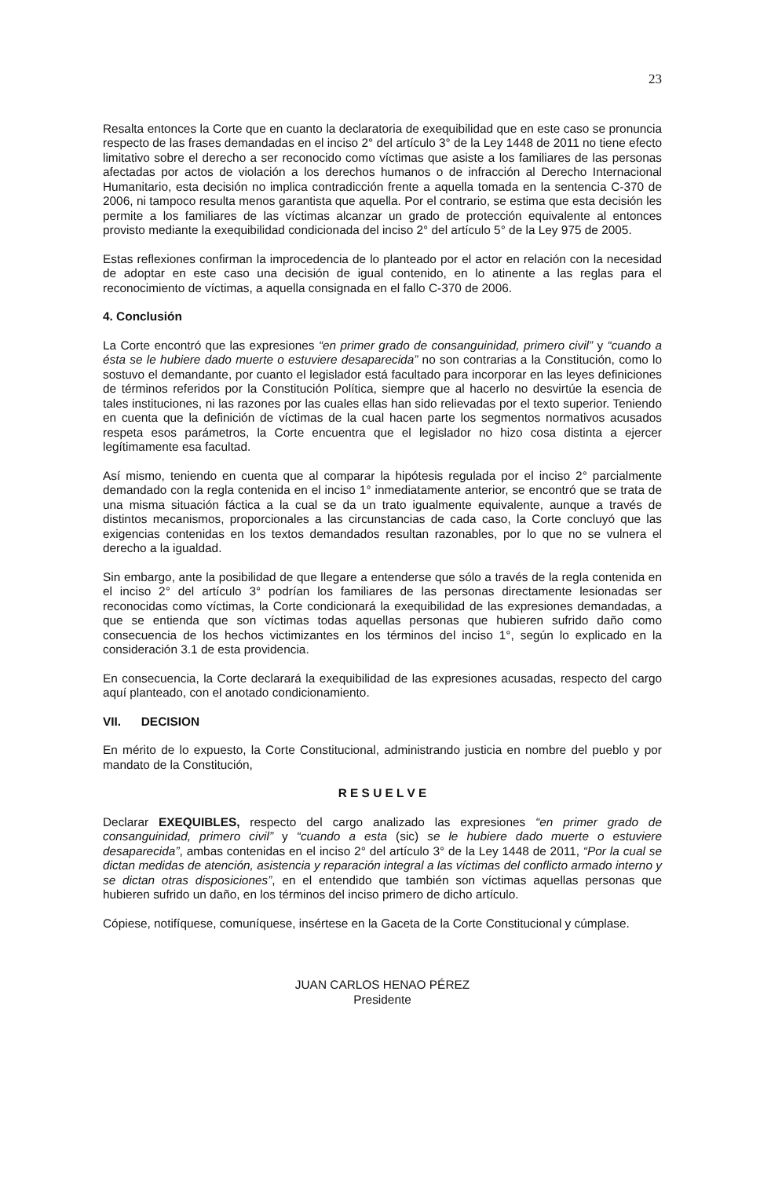23
Resalta entonces la Corte que en cuanto la declaratoria de exequibilidad que en este caso se pronuncia respecto de las frases demandadas en el inciso 2° del artículo 3° de la Ley 1448 de 2011 no tiene efecto limitativo sobre el derecho a ser reconocido como víctimas que asiste a los familiares de las personas afectadas por actos de violación a los derechos humanos o de infracción al Derecho Internacional Humanitario, esta decisión no implica contradicción frente a aquella tomada en la sentencia C-370 de 2006, ni tampoco resulta menos garantista que aquella. Por el contrario, se estima que esta decisión les permite a los familiares de las víctimas alcanzar un grado de protección equivalente al entonces provisto mediante la exequibilidad condicionada del inciso 2° del artículo 5° de la Ley 975 de 2005.
Estas reflexiones confirman la improcedencia de lo planteado por el actor en relación con la necesidad de adoptar en este caso una decisión de igual contenido, en lo atinente a las reglas para el reconocimiento de víctimas, a aquella consignada en el fallo C-370 de 2006.
4. Conclusión
La Corte encontró que las expresiones “en primer grado de consanguinidad, primero civil” y “cuando a ésta se le hubiere dado muerte o estuviere desaparecida” no son contrarias a la Constitución, como lo sostuvo el demandante, por cuanto el legislador está facultado para incorporar en las leyes definiciones de términos referidos por la Constitución Política, siempre que al hacerlo no desvirtúe la esencia de tales instituciones, ni las razones por las cuales ellas han sido relievadas por el texto superior. Teniendo en cuenta que la definición de víctimas de la cual hacen parte los segmentos normativos acusados respeta esos parámetros, la Corte encuentra que el legislador no hizo cosa distinta a ejercer legítimamente esa facultad.
Así mismo, teniendo en cuenta que al comparar la hipótesis regulada por el inciso 2° parcialmente demandado con la regla contenida en el inciso 1° inmediatamente anterior, se encontró que se trata de una misma situación fáctica a la cual se da un trato igualmente equivalente, aunque a través de distintos mecanismos, proporcionales a las circunstancias de cada caso, la Corte concluyó que las exigencias contenidas en los textos demandados resultan razonables, por lo que no se vulnera el derecho a la igualdad.
Sin embargo, ante la posibilidad de que llegare a entenderse que sólo a través de la regla contenida en el inciso 2° del artículo 3° podrían los familiares de las personas directamente lesionadas ser reconocidas como víctimas, la Corte condicionará la exequibilidad de las expresiones demandadas, a que se entienda que son víctimas todas aquellas personas que hubieren sufrido daño como consecuencia de los hechos victimizantes en los términos del inciso 1°, según lo explicado en la consideración 3.1 de esta providencia.
En consecuencia, la Corte declarará la exequibilidad de las expresiones acusadas, respecto del cargo aquí planteado, con el anotado condicionamiento.
VII. DECISION
En mérito de lo expuesto, la Corte Constitucional, administrando justicia en nombre del pueblo y por mandato de la Constitución,
R E S U E L V E
Declarar EXEQUIBLES, respecto del cargo analizado las expresiones “en primer grado de consanguinidad, primero civil” y “cuando a esta (sic) se le hubiere dado muerte o estuviere desaparecida”, ambas contenidas en el inciso 2° del artículo 3° de la Ley 1448 de 2011, “Por la cual se dictan medidas de atención, asistencia y reparación integral a las víctimas del conflicto armado interno y se dictan otras disposiciones”, en el entendido que también son víctimas aquellas personas que hubieren sufrido un daño, en los términos del inciso primero de dicho artículo.
Cópiese, notifíquese, comuníquese, insértese en la Gaceta de la Corte Constitucional y cúmplase.
JUAN CARLOS HENAO PÉREZ
Presidente